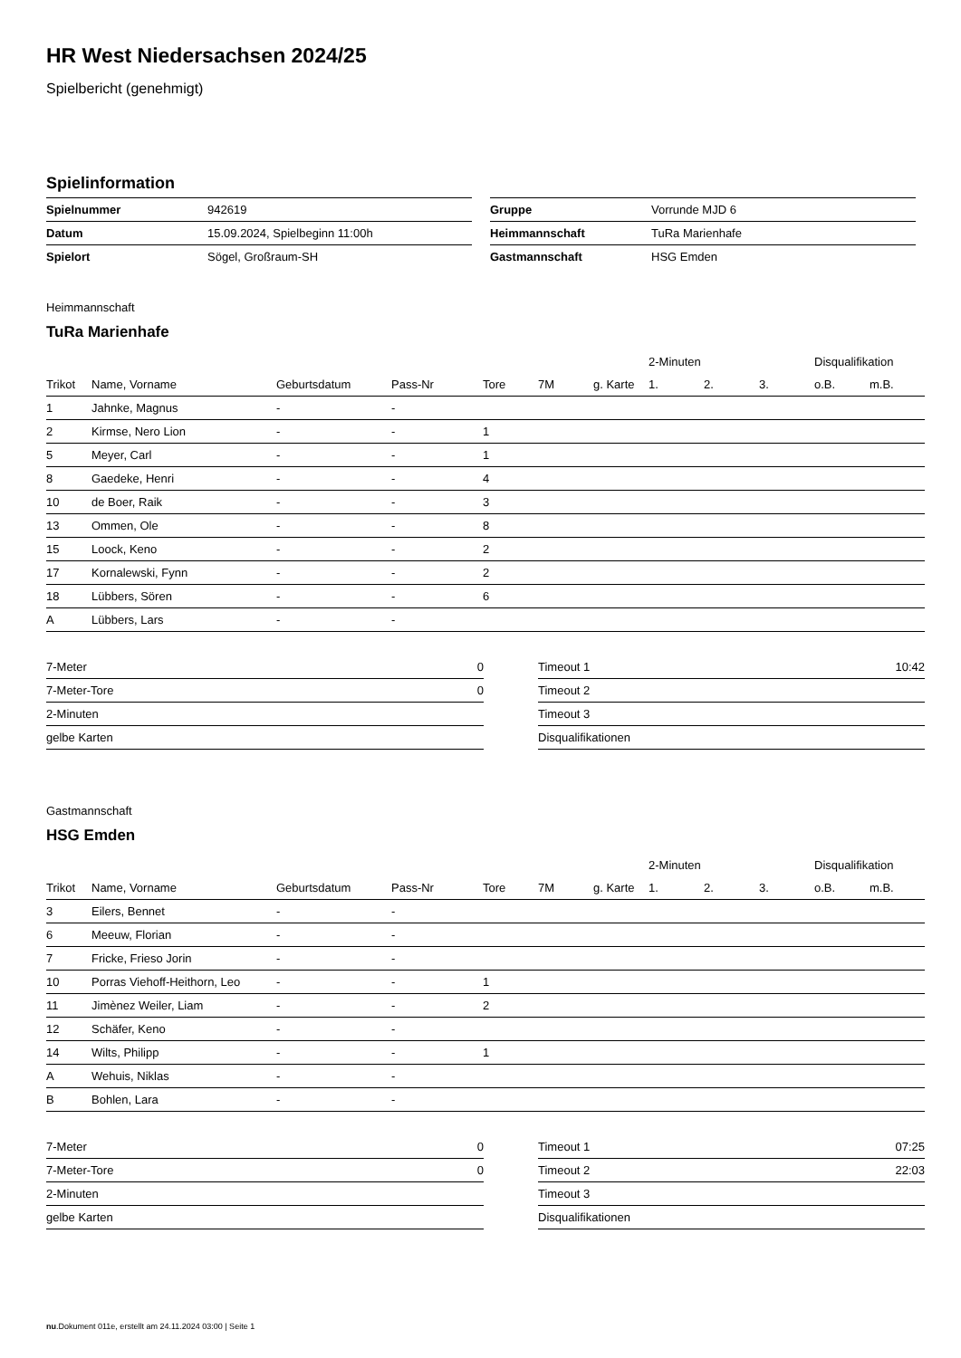HR West Niedersachsen 2024/25
Spielbericht (genehmigt)
Spielinformation
| Spielnummer | 942619 |
| Datum | 15.09.2024, Spielbeginn 11:00h |
| Spielort | Sögel, Großraum-SH |
| Gruppe | Vorrunde MJD 6 |
| Heimmannschaft | TuRa Marienhafe |
| Gastmannschaft | HSG Emden |
Heimmannschaft
TuRa Marienhafe
| | | | | | | | 2-Minuten | | | Disqualifikation | |
| --- | --- | --- | --- | --- | --- | --- | --- | --- | --- | --- | --- |
| Trikot | Name, Vorname | Geburtsdatum | Pass-Nr | Tore | 7M | g. Karte | 1. | 2. | 3. | o.B. | m.B. |
| 1 | Jahnke, Magnus | - | - | | | | | | | | |
| 2 | Kirmse, Nero Lion | - | - | 1 | | | | | | | |
| 5 | Meyer, Carl | - | - | 1 | | | | | | | |
| 8 | Gaedeke, Henri | - | - | 4 | | | | | | | |
| 10 | de Boer, Raik | - | - | 3 | | | | | | | |
| 13 | Ommen, Ole | - | - | 8 | | | | | | | |
| 15 | Loock, Keno | - | - | 2 | | | | | | | |
| 17 | Kornalewski, Fynn | - | - | 2 | | | | | | | |
| 18 | Lübbers, Sören | - | - | 6 | | | | | | | |
| A | Lübbers, Lars | - | - | | | | | | | | |
| 7-Meter | 0 |
| 7-Meter-Tore | 0 |
| 2-Minuten | |
| gelbe Karten | |
| Timeout 1 | 10:42 |
| Timeout 2 | |
| Timeout 3 | |
| Disqualifikationen | |
Gastmannschaft
HSG Emden
| | | | | | | | 2-Minuten | | | Disqualifikation | |
| --- | --- | --- | --- | --- | --- | --- | --- | --- | --- | --- | --- |
| Trikot | Name, Vorname | Geburtsdatum | Pass-Nr | Tore | 7M | g. Karte | 1. | 2. | 3. | o.B. | m.B. |
| 3 | Eilers, Bennet | - | - | | | | | | | | |
| 6 | Meeuw, Florian | - | - | | | | | | | | |
| 7 | Fricke, Frieso Jorin | - | - | | | | | | | | |
| 10 | Porras Viehoff-Heithorn, Leo | - | - | 1 | | | | | | | |
| 11 | Jimènez Weiler, Liam | - | - | 2 | | | | | | | |
| 12 | Schäfer, Keno | - | - | | | | | | | | |
| 14 | Wilts, Philipp | - | - | 1 | | | | | | | |
| A | Wehuis, Niklas | - | - | | | | | | | | |
| B | Bohlen, Lara | - | - | | | | | | | | |
| 7-Meter | 0 |
| 7-Meter-Tore | 0 |
| 2-Minuten | |
| gelbe Karten | |
| Timeout 1 | 07:25 |
| Timeout 2 | 22:03 |
| Timeout 3 | |
| Disqualifikationen | |
nu.Dokument 011e, erstellt am 24.11.2024 03:00 | Seite 1